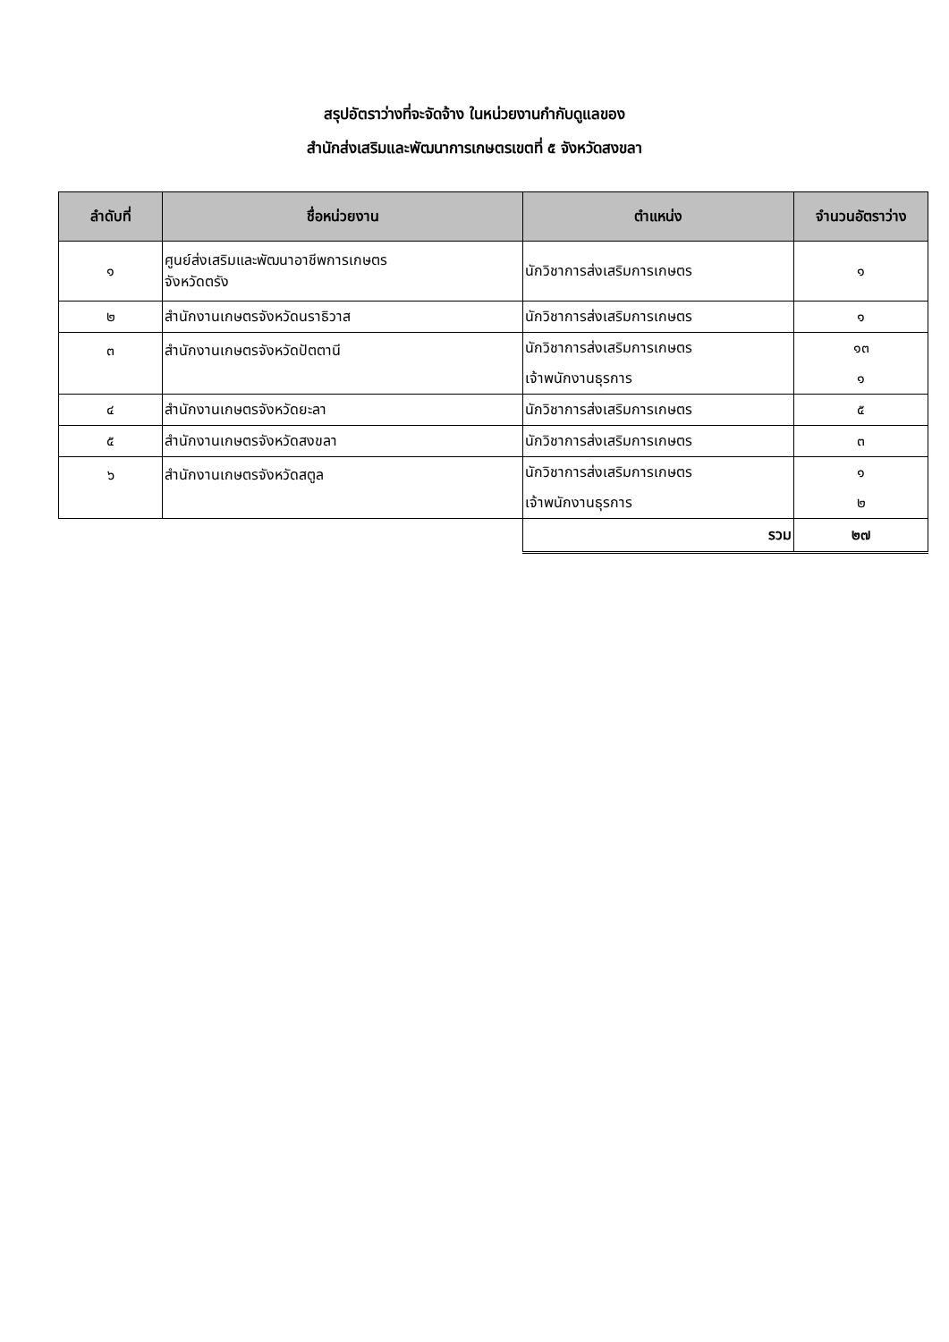สรุปอัตราว่างที่จะจัดจ้าง ในหน่วยงานกำกับดูแลของ
สำนักส่งเสริมและพัฒนาการเกษตรเขตที่ ๕ จังหวัดสงขลา
| ลำดับที่ | ชื่อหน่วยงาน | ตำแหน่ง | จำนวนอัตราว่าง |
| --- | --- | --- | --- |
| ๑ | ศูนย์ส่งเสริมและพัฒนาอาชีพการเกษตร จังหวัดตรัง | นักวิชาการส่งเสริมการเกษตร | ๑ |
| ๒ | สำนักงานเกษตรจังหวัดนราธิวาส | นักวิชาการส่งเสริมการเกษตร | ๑ |
| ๓ | สำนักงานเกษตรจังหวัดปัตตานี | นักวิชาการส่งเสริมการเกษตร เจ้าพนักงานธุรการ | ๑๓ ๑ |
| ๔ | สำนักงานเกษตรจังหวัดยะลา | นักวิชาการส่งเสริมการเกษตร | ๕ |
| ๕ | สำนักงานเกษตรจังหวัดสงขลา | นักวิชาการส่งเสริมการเกษตร | ๓ |
| ๖ | สำนักงานเกษตรจังหวัดสตูล | นักวิชาการส่งเสริมการเกษตร เจ้าพนักงานธุรการ | ๑ ๒ |
| | | รวม | ๒๗ |